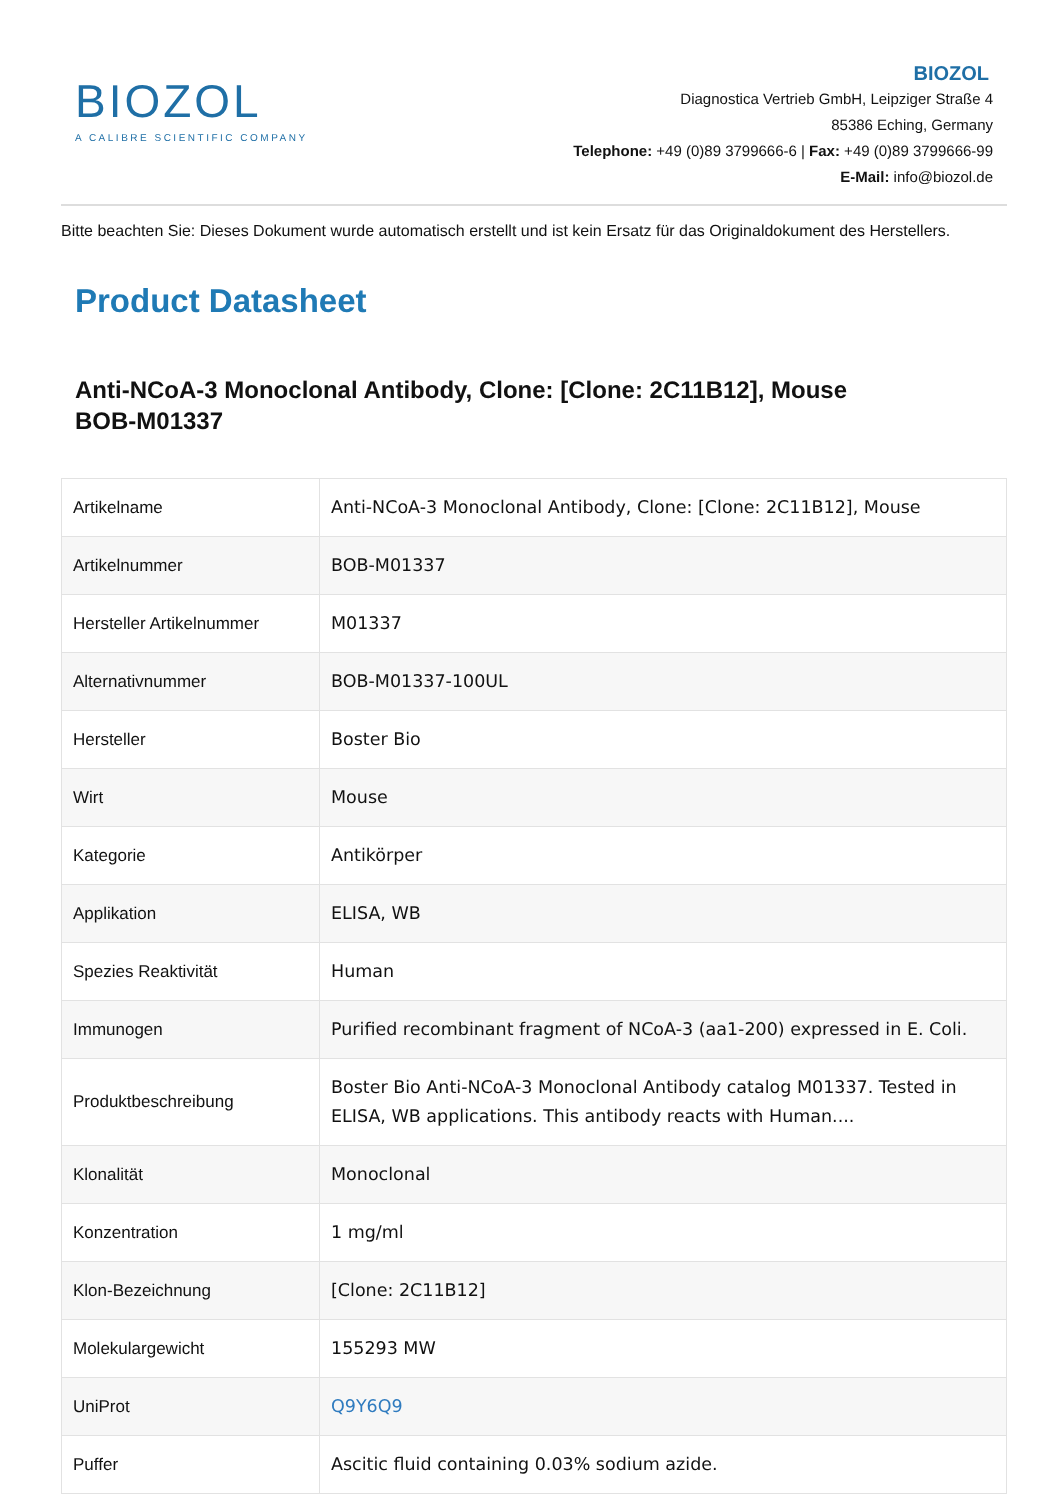BIOZOL
A CALIBRE SCIENTIFIC COMPANY
BIOZOL
Diagnostica Vertrieb GmbH, Leipziger Straße 4
85386 Eching, Germany
Telephone: +49 (0)89 3799666-6 | Fax: +49 (0)89 3799666-99
E-Mail: info@biozol.de
Bitte beachten Sie: Dieses Dokument wurde automatisch erstellt und ist kein Ersatz für das Originaldokument des Herstellers.
Product Datasheet
Anti-NCoA-3 Monoclonal Antibody, Clone: [Clone: 2C11B12], Mouse
BOB-M01337
| Artikelname | Anti-NCoA-3 Monoclonal Antibody, Clone: [Clone: 2C11B12], Mouse |
| Artikelnummer | BOB-M01337 |
| Hersteller Artikelnummer | M01337 |
| Alternativnummer | BOB-M01337-100UL |
| Hersteller | Boster Bio |
| Wirt | Mouse |
| Kategorie | Antikörper |
| Applikation | ELISA, WB |
| Spezies Reaktivität | Human |
| Immunogen | Purified recombinant fragment of NCoA-3 (aa1-200) expressed in E. Coli. |
| Produktbeschreibung | Boster Bio Anti-NCoA-3 Monoclonal Antibody catalog M01337. Tested in ELISA, WB applications. This antibody reacts with Human.... |
| Klonalität | Monoclonal |
| Konzentration | 1 mg/ml |
| Klon-Bezeichnung | [Clone: 2C11B12] |
| Molekulargewicht | 155293 MW |
| UniProt | Q9Y6Q9 |
| Puffer | Ascitic fluid containing 0.03% sodium azide. |